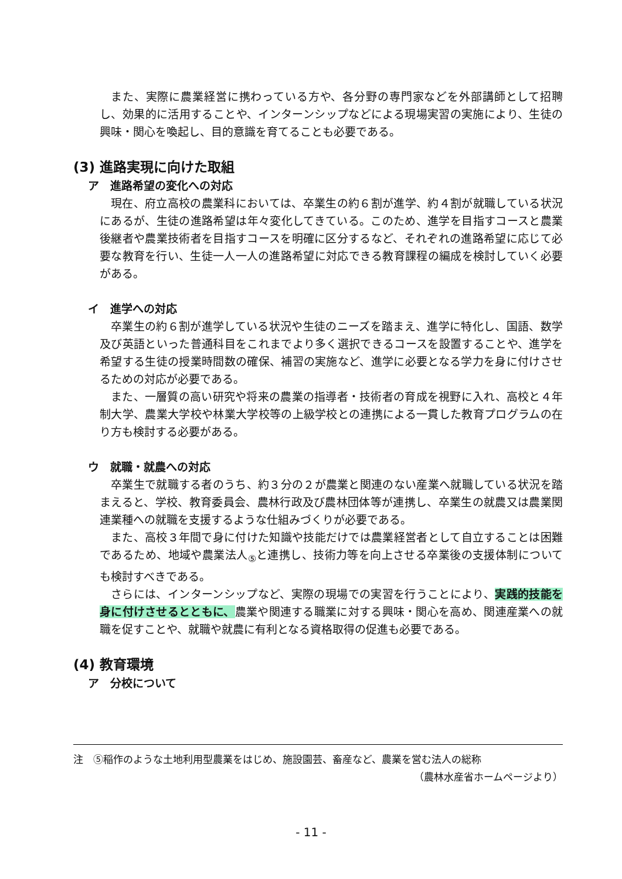また、実際に農業経営に携わっている方や、各分野の専門家などを外部講師として招聘し、効果的に活用することや、インターンシップなどによる現場実習の実施により、生徒の興味・関心を喚起し、目的意識を育てることも必要である。
(3) 進路実現に向けた取組
ア　進路希望の変化への対応
現在、府立高校の農業科においては、卒業生の約６割が進学、約４割が就職している状況にあるが、生徒の進路希望は年々変化してきている。このため、進学を目指すコースと農業後継者や農業技術者を目指すコースを明確に区分するなど、それぞれの進路希望に応じて必要な教育を行い、生徒一人一人の進路希望に対応できる教育課程の編成を検討していく必要がある。
イ　進学への対応
卒業生の約６割が進学している状況や生徒のニーズを踏まえ、進学に特化し、国語、数学及び英語といった普通科目をこれまでより多く選択できるコースを設置することや、進学を希望する生徒の授業時間数の確保、補習の実施など、進学に必要となる学力を身に付けさせるための対応が必要である。
また、一層質の高い研究や将来の農業の指導者・技術者の育成を視野に入れ、高校と４年制大学、農業大学校や林業大学校等の上級学校との連携による一貫した教育プログラムの在り方も検討する必要がある。
ウ　就職・就農への対応
卒業生で就職する者のうち、約３分の２が農業と関連のない産業へ就職している状況を踏まえると、学校、教育委員会、農林行政及び農林団体等が連携し、卒業生の就農又は農業関連業種への就職を支援するような仕組みづくりが必要である。
また、高校３年間で身に付けた知識や技能だけでは農業経営者として自立することは困難であるため、地域や農業法人<sub>⑤</sub>と連携し、技術力等を向上させる卒業後の支援体制についても検討すべきである。
さらには、インターンシップなど、実際の現場での実習を行うことにより、実践的技能を身に付けさせるとともに、農業や関連する職業に対する興味・関心を高め、関連産業への就職を促すことや、就職や就農に有利となる資格取得の促進も必要である。
(4) 教育環境
ア　分校について
注　⑤稲作のような土地利用型農業をはじめ、施設園芸、畜産など、農業を営む法人の総称
（農林水産省ホームページより）
- 11 -